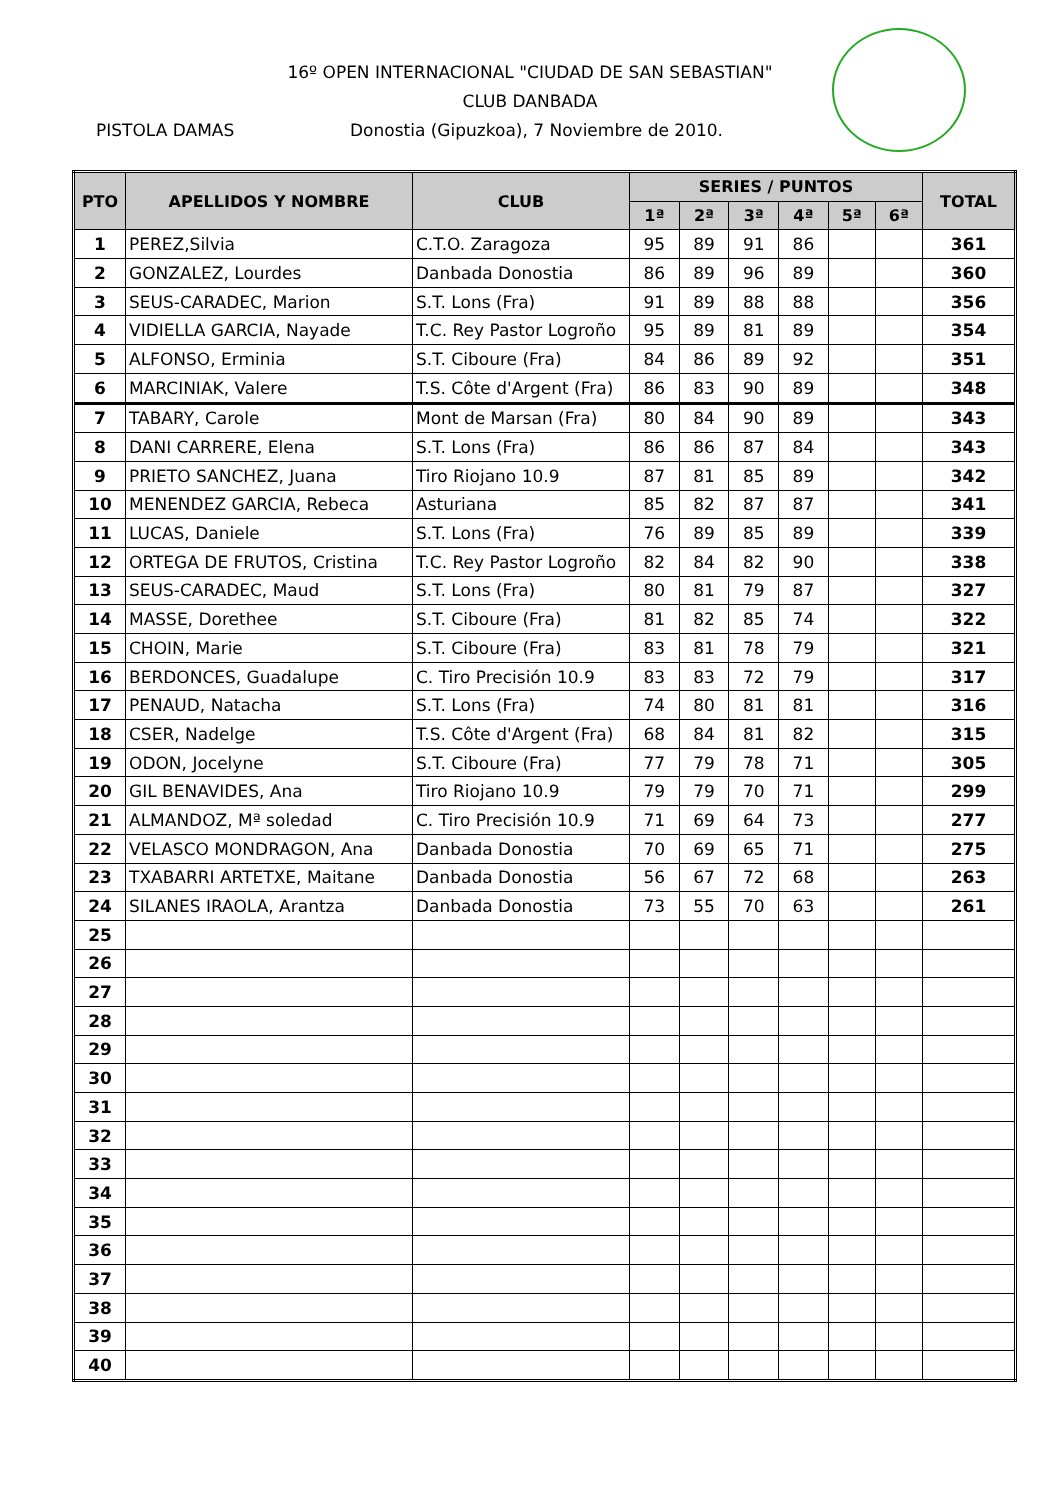16º OPEN INTERNACIONAL "CIUDAD DE SAN SEBASTIAN"
CLUB DANBADA
PISTOLA DAMAS Donostia (Gipuzkoa), 7 Noviembre de 2010.
| PTO | APELLIDOS Y NOMBRE | CLUB | SERIES / PUNTOS | | | | | | TOTAL |
| --- | --- | --- | --- | --- | --- | --- | --- | --- | --- |
| | | | 1ª | 2ª | 3ª | 4ª | 5ª | 6ª | |
| 1 | PEREZ,Silvia | C.T.O. Zaragoza | 95 | 89 | 91 | 86 | | | 361 |
| 2 | GONZALEZ, Lourdes | Danbada Donostia | 86 | 89 | 96 | 89 | | | 360 |
| 3 | SEUS-CARADEC, Marion | S.T. Lons (Fra) | 91 | 89 | 88 | 88 | | | 356 |
| 4 | VIDIELLA GARCIA, Nayade | T.C. Rey Pastor Logroño | 95 | 89 | 81 | 89 | | | 354 |
| 5 | ALFONSO, Erminia | S.T. Ciboure (Fra) | 84 | 86 | 89 | 92 | | | 351 |
| 6 | MARCINIAK, Valere | T.S. Côte d'Argent (Fra) | 86 | 83 | 90 | 89 | | | 348 |
| 7 | TABARY, Carole | Mont de Marsan (Fra) | 80 | 84 | 90 | 89 | | | 343 |
| 8 | DANI CARRERE, Elena | S.T. Lons (Fra) | 86 | 86 | 87 | 84 | | | 343 |
| 9 | PRIETO SANCHEZ, Juana | Tiro Riojano 10.9 | 87 | 81 | 85 | 89 | | | 342 |
| 10 | MENENDEZ GARCIA, Rebeca | Asturiana | 85 | 82 | 87 | 87 | | | 341 |
| 11 | LUCAS, Daniele | S.T. Lons (Fra) | 76 | 89 | 85 | 89 | | | 339 |
| 12 | ORTEGA DE FRUTOS, Cristina | T.C. Rey Pastor Logroño | 82 | 84 | 82 | 90 | | | 338 |
| 13 | SEUS-CARADEC, Maud | S.T. Lons (Fra) | 80 | 81 | 79 | 87 | | | 327 |
| 14 | MASSE, Dorethee | S.T. Ciboure (Fra) | 81 | 82 | 85 | 74 | | | 322 |
| 15 | CHOIN, Marie | S.T. Ciboure (Fra) | 83 | 81 | 78 | 79 | | | 321 |
| 16 | BERDONCES, Guadalupe | C. Tiro Precisión 10.9 | 83 | 83 | 72 | 79 | | | 317 |
| 17 | PENAUD, Natacha | S.T. Lons (Fra) | 74 | 80 | 81 | 81 | | | 316 |
| 18 | CSER, Nadelge | T.S. Côte d'Argent (Fra) | 68 | 84 | 81 | 82 | | | 315 |
| 19 | ODON, Jocelyne | S.T. Ciboure (Fra) | 77 | 79 | 78 | 71 | | | 305 |
| 20 | GIL BENAVIDES, Ana | Tiro Riojano 10.9 | 79 | 79 | 70 | 71 | | | 299 |
| 21 | ALMANDOZ, Mª soledad | C. Tiro Precisión 10.9 | 71 | 69 | 64 | 73 | | | 277 |
| 22 | VELASCO MONDRAGON, Ana | Danbada Donostia | 70 | 69 | 65 | 71 | | | 275 |
| 23 | TXABARRI ARTETXE, Maitane | Danbada Donostia | 56 | 67 | 72 | 68 | | | 263 |
| 24 | SILANES IRAOLA, Arantza | Danbada Donostia | 73 | 55 | 70 | 63 | | | 261 |
| 25 | | | | | | | | | |
| 26 | | | | | | | | | |
| 27 | | | | | | | | | |
| 28 | | | | | | | | | |
| 29 | | | | | | | | | |
| 30 | | | | | | | | | |
| 31 | | | | | | | | | |
| 32 | | | | | | | | | |
| 33 | | | | | | | | | |
| 34 | | | | | | | | | |
| 35 | | | | | | | | | |
| 36 | | | | | | | | | |
| 37 | | | | | | | | | |
| 38 | | | | | | | | | |
| 39 | | | | | | | | | |
| 40 | | | | | | | | | |